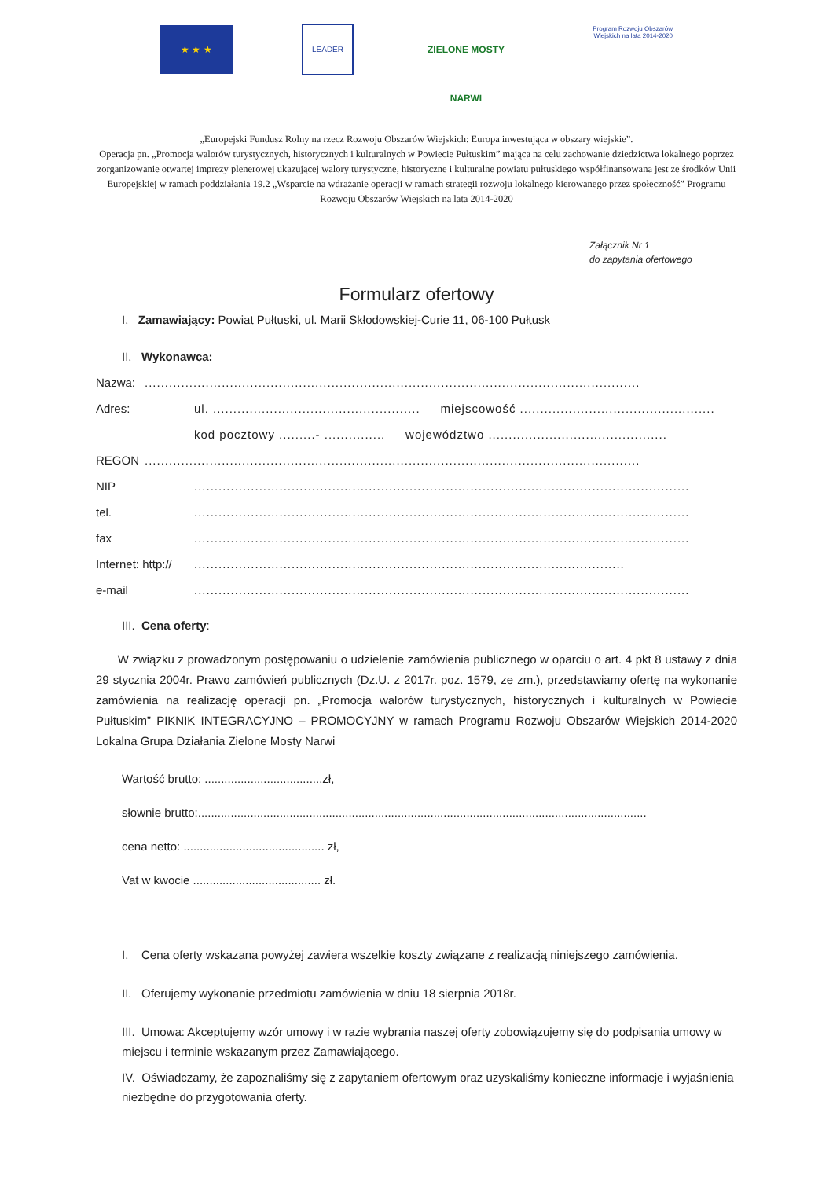★ ★ ★
LEADER
ZIELONE MOSTY NARWI
Program Rozwoju Obszarów Wiejskich na lata 2014-2020
„Europejski Fundusz Rolny na rzecz Rozwoju Obszarów Wiejskich: Europa inwestująca w obszary wiejskie”.
Operacja pn. „Promocja walorów turystycznych, historycznych i kulturalnych w Powiecie Pułtuskim” mająca na celu zachowanie dziedzictwa lokalnego poprzez zorganizowanie otwartej imprezy plenerowej ukazującej walory turystyczne, historyczne i kulturalne powiatu pułtuskiego współfinansowana jest ze środków Unii Europejskiej w ramach poddziałania 19.2 „Wsparcie na wdrażanie operacji w ramach strategii rozwoju lokalnego kierowanego przez społeczność” Programu Rozwoju Obszarów Wiejskich na lata 2014-2020
Załącznik Nr 1
do zapytania ofertowego
Formularz ofertowy
I. Zamawiający: Powiat Pułtuski, ul. Marii Skłodowskiej-Curie 11, 06-100 Pułtusk
II. Wykonawca:
Nazwa:..........................................................................................................................
Adres: ul. ................................................... miejscowość ................................................
kod pocztowy .........- ............... województwo ............................................
REGON..........................................................................................................................
NIP..........................................................................................................................
tel...........................................................................................................................
fax..........................................................................................................................
Internet: http://..........................................................................................................
e-mail..........................................................................................................................
III. Cena oferty:
W związku z prowadzonym postępowaniu o udzielenie zamówienia publicznego w oparciu o art. 4 pkt 8 ustawy z dnia 29 stycznia 2004r. Prawo zamówień publicznych (Dz.U. z 2017r. poz. 1579, ze zm.), przedstawiamy ofertę na wykonanie zamówienia na realizację operacji pn. „Promocja walorów turystycznych, historycznych i kulturalnych w Powiecie Pułtuskim” PIKNIK INTEGRACYJNO – PROMOCYJNY w ramach Programu Rozwoju Obszarów Wiejskich 2014-2020 Lokalna Grupa Działania Zielone Mosty Narwi
Wartość brutto: ....................................zł,
słownie brutto:.........................................................................................................................................
cena netto: ........................................... zł,
Vat w kwocie ....................................... zł.
I. Cena oferty wskazana powyżej zawiera wszelkie koszty związane z realizacją niniejszego zamówienia.
II. Oferujemy wykonanie przedmiotu zamówienia w dniu 18 sierpnia 2018r.
III. Umowa: Akceptujemy wzór umowy i w razie wybrania naszej oferty zobowiązujemy się do podpisania umowy w miejscu i terminie wskazanym przez Zamawiającego.
IV. Oświadczamy, że zapoznaliśmy się z zapytaniem ofertowym oraz uzyskaliśmy konieczne informacje i wyjaśnienia niezbędne do przygotowania oferty.